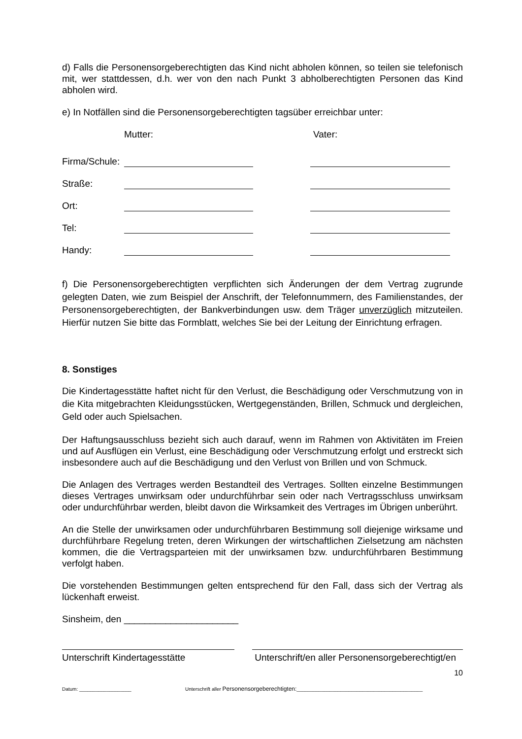d) Falls die Personensorgeberechtigten das Kind nicht abholen können, so teilen sie telefonisch mit, wer stattdessen, d.h. wer von den nach Punkt 3 abholberechtigten Personen das Kind abholen wird.
e) In Notfällen sind die Personensorgeberechtigten tagsüber erreichbar unter:
Mutter: Vater:
Firma/Schule:
Straße:
Ort:
Tel:
Handy:
f) Die Personensorgeberechtigten verpflichten sich Änderungen der dem Vertrag zugrunde gelegten Daten, wie zum Beispiel der Anschrift, der Telefonnummern, des Familienstandes, der Personensorgeberechtigten, der Bankverbindungen usw. dem Träger unverzüglich mitzuteilen. Hierfür nutzen Sie bitte das Formblatt, welches Sie bei der Leitung der Einrichtung erfragen.
8. Sonstiges
Die Kindertagesstätte haftet nicht für den Verlust, die Beschädigung oder Verschmutzung von in die Kita mitgebrachten Kleidungsstücken, Wertgegenständen, Brillen, Schmuck und dergleichen, Geld oder auch Spielsachen.
Der Haftungsausschluss bezieht sich auch darauf, wenn im Rahmen von Aktivitäten im Freien und auf Ausflügen ein Verlust, eine Beschädigung oder Verschmutzung erfolgt und erstreckt sich insbesondere auch auf die Beschädigung und den Verlust von Brillen und von Schmuck.
Die Anlagen des Vertrages werden Bestandteil des Vertrages. Sollten einzelne Bestimmungen dieses Vertrages unwirksam oder undurchführbar sein oder nach Vertragsschluss unwirksam oder undurchführbar werden, bleibt davon die Wirksamkeit des Vertrages im Übrigen unberührt.
An die Stelle der unwirksamen oder undurchführbaren Bestimmung soll diejenige wirksame und durchführbare Regelung treten, deren Wirkungen der wirtschaftlichen Zielsetzung am nächsten kommen, die die Vertragsparteien mit der unwirksamen bzw. undurchführbaren Bestimmung verfolgt haben.
Die vorstehenden Bestimmungen gelten entsprechend für den Fall, dass sich der Vertrag als lückenhaft erweist.
Sinsheim, den ______________________
Unterschrift Kindertagesstätte Unterschrift/en aller Personensorgeberechtigt/en
10
Datum: ___________________ Unterschrift aller Personensorgeberechtigten:______________________________________________